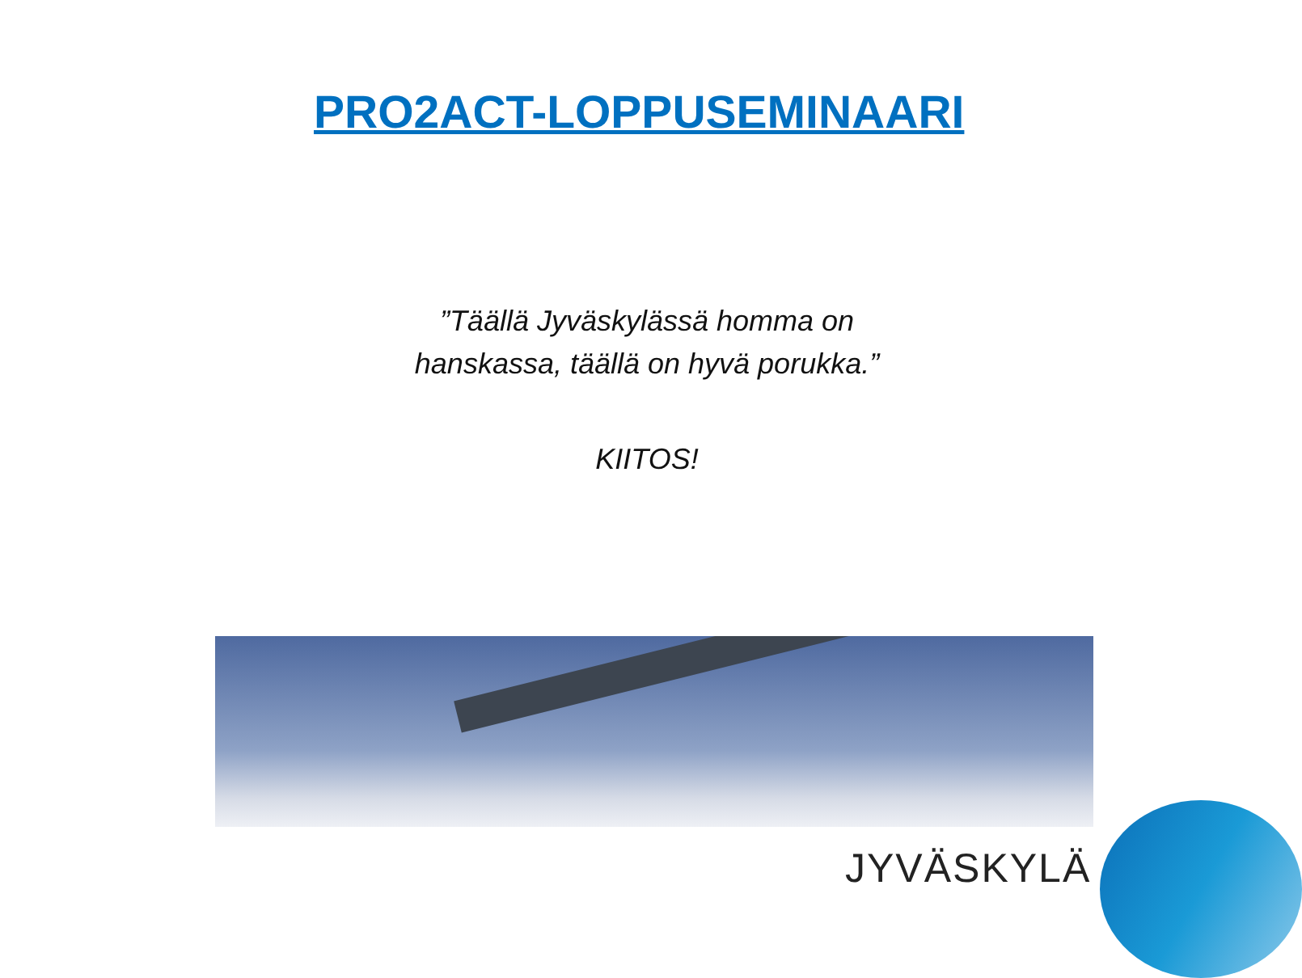PRO2ACT-LOPPUSEMINAARI
”Täällä Jyväskylässä homma on hanskassa, täällä on hyvä porukka.”
KIITOS!
JYVÄSKYLÄ